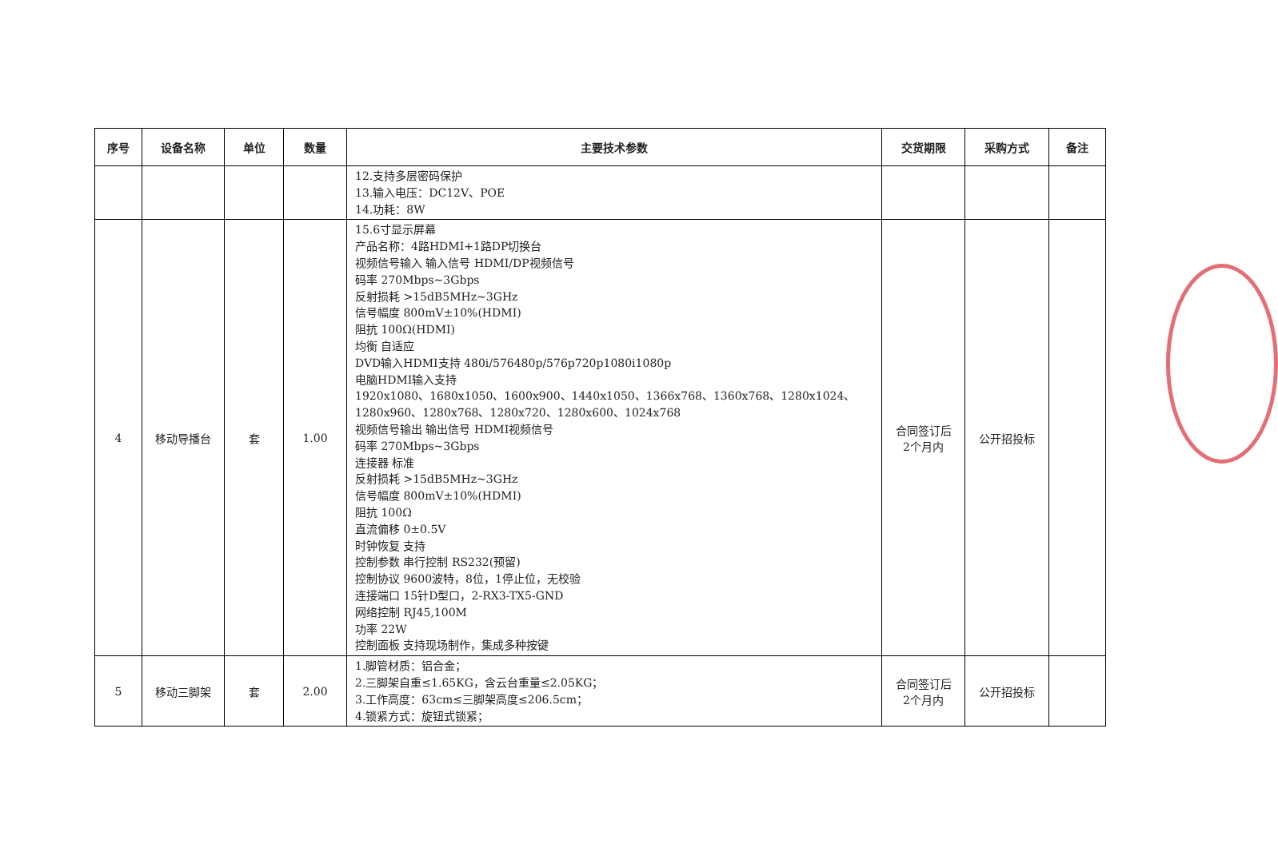| 序号 | 设备名称 | 单位 | 数量 | 主要技术参数 | 交货期限 | 采购方式 | 备注 |
| --- | --- | --- | --- | --- | --- | --- | --- |
| | | | | 12.支持多层密码保护 13.输入电压：DC12V、POE 14.功耗：8W | | | |
| 4 | 移动导播台 | 套 | 1.00 | 15.6寸显示屏幕 产品名称：4路HDMI+1路DP切换台 视频信号输入 输入信号 HDMI/DP视频信号 码率 270Mbps~3Gbps 反射损耗 >15dB5MHz~3GHz 信号幅度 800mV±10%(HDMI) 阻抗 100Ω(HDMI) 均衡 自适应 DVD输入HDMI支持 480i/576480p/576p720p1080i1080p 电脑HDMI输入支持 1920x1080、1680x1050、1600x900、1440x1050、1366x768、1360x768、1280x1024、1280x960、1280x768、1280x720、1280x600、1024x768 视频信号输出 输出信号 HDMI视频信号 码率 270Mbps~3Gbps 连接器 标准 反射损耗 >15dB5MHz~3GHz 信号幅度 800mV±10%(HDMI) 阻抗 100Ω 直流偏移 0±0.5V 时钟恢复 支持 控制参数 串行控制 RS232(预留) 控制协议 9600波特，8位，1停止位，无校验 连接端口 15针D型口，2-RX3-TX5-GND 网络控制 RJ45,100M 功率 22W 控制面板 支持现场制作，集成多种按键 | 合同签订后 2个月内 | 公开招投标 | |
| 5 | 移动三脚架 | 套 | 2.00 | 1.脚管材质：铝合金； 2.三脚架自重≤1.65KG，含云台重量≤2.05KG； 3.工作高度：63cm≤三脚架高度≤206.5cm； 4.锁紧方式：旋钮式锁紧； | 合同签订后 2个月内 | 公开招投标 | |